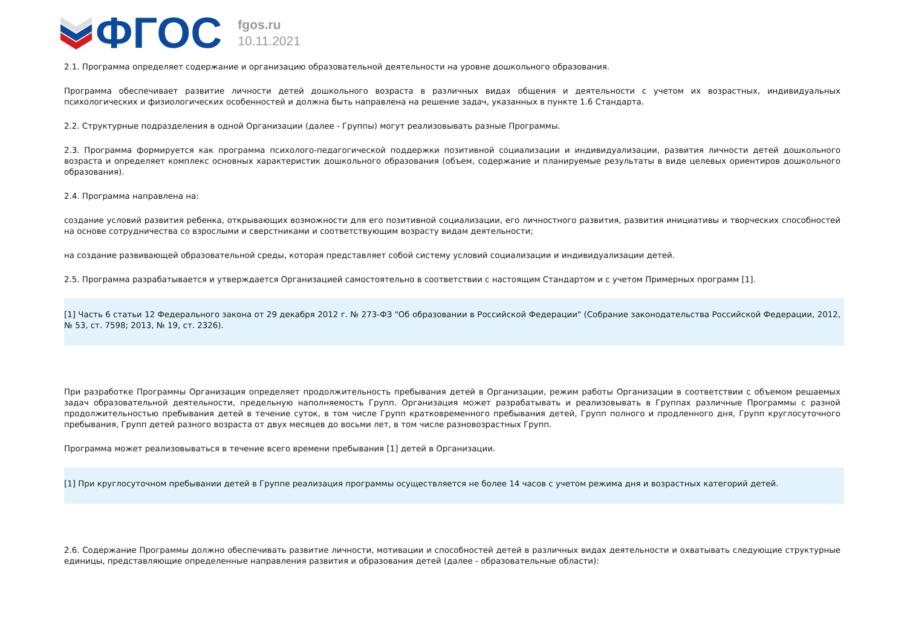ФГОС
fgos.ru
10.11.2021
2.1. Программа определяет содержание и организацию образовательной деятельности на уровне дошкольного образования.
Программа обеспечивает развитие личности детей дошкольного возраста в различных видах общения и деятельности с учетом их возрастных, индивидуальных психологических и физиологических особенностей и должна быть направлена на решение задач, указанных в пункте 1.6 Стандарта.
2.2. Структурные подразделения в одной Организации (далее - Группы) могут реализовывать разные Программы.
2.3. Программа формируется как программа психолого-педагогической поддержки позитивной социализации и индивидуализации, развития личности детей дошкольного возраста и определяет комплекс основных характеристик дошкольного образования (объем, содержание и планируемые результаты в виде целевых ориентиров дошкольного образования).
2.4. Программа направлена на:
создание условий развития ребенка, открывающих возможности для его позитивной социализации, его личностного развития, развития инициативы и творческих способностей на основе сотрудничества со взрослыми и сверстниками и соответствующим возрасту видам деятельности;
на создание развивающей образовательной среды, которая представляет собой систему условий социализации и индивидуализации детей.
2.5. Программа разрабатывается и утверждается Организацией самостоятельно в соответствии с настоящим Стандартом и с учетом Примерных программ [1].
[1] Часть 6 статьи 12 Федерального закона от 29 декабря 2012 г. № 273-ФЗ "Об образовании в Российской Федерации" (Собрание законодательства Российской Федерации, 2012, № 53, ст. 7598; 2013, № 19, ст. 2326).
При разработке Программы Организация определяет продолжительность пребывания детей в Организации, режим работы Организации в соответствии с объемом решаемых задач образовательной деятельности, предельную наполняемость Групп. Организация может разрабатывать и реализовывать в Группах различные Программы с разной продолжительностью пребывания детей в течение суток, в том числе Групп кратковременного пребывания детей, Групп полного и продленного дня, Групп круглосуточного пребывания, Групп детей разного возраста от двух месяцев до восьми лет, в том числе разновозрастных Групп.
Программа может реализовываться в течение всего времени пребывания [1] детей в Организации.
[1] При круглосуточном пребывании детей в Группе реализация программы осуществляется не более 14 часов с учетом режима дня и возрастных категорий детей.
2.6. Содержание Программы должно обеспечивать развитие личности, мотивации и способностей детей в различных видах деятельности и охватывать следующие структурные единицы, представляющие определенные направления развития и образования детей (далее - образовательные области):